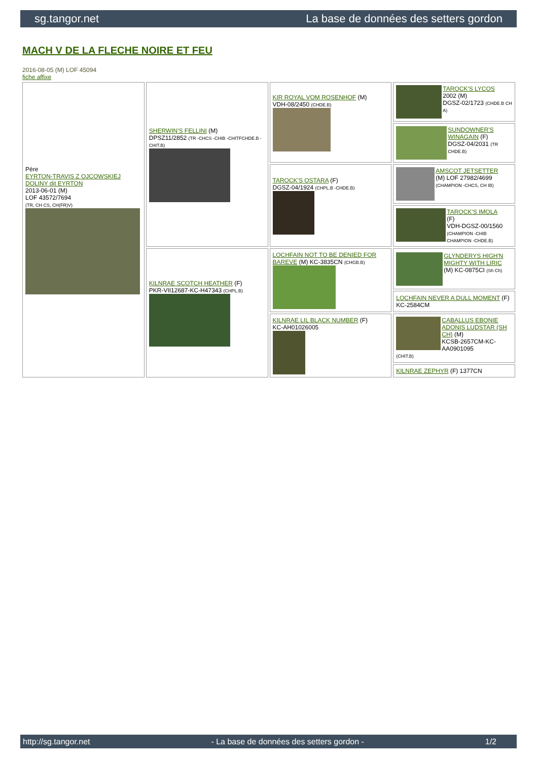sg.tangor.net La base de données des setters gordon
MACH V DE LA FLECHE NOIRE ET FEU
2016-08-05 (M) LOF 45094
fiche affixe
| Père EYRTON-TRAVIS Z OJCOWSKIEJ DOLINY dit EYRTON 2013-06-01 (M) LOF 43572/7694 (TR, CH CS, CH(FR)V) | SHERWIN'S FELLINI (M) DPSZ11/2852 (TR -CHCS -CHIB -CHITFCHDE.B -CHIT.B) | KIR ROYAL VOM ROSENHOF (M) VDH-08/2450 (CHDE.B) | TAROCK'S LYCOS 2002 (M) DGSZ-02/1723 (CHDE.B CH A) |
| | | | SUNDOWNER'S WINAGAIN (F) DGSZ-04/2031 (TR CHDE.B) |
| | | TAROCK'S OSTARA (F) DGSZ-04/1924 (CHPL.B -CHDE.B) | AMSCOT JETSETTER (M) LOF 27982/4699 (CHAMPION -CHCS, CH IB) |
| | | | TAROCK'S IMOLA (F) VDH-DGSZ-00/1560 (CHAMPION -CHIB CHAMPION -CHDE.B) |
| | KILNRAE SCOTCH HEATHER (F) PKR-VII12687-KC-H47343 (CHPL.B) | LOCHFAIN NOT TO BE DENIED FOR BAREVE (M) KC-3835CN (CHGB.B) | GLYNDERYS HIGH'N MIGHTY WITH LIRIC (M) KC-0875CI (Sh Ch) |
| | | | LOCHFAIN NEVER A DULL MOMENT (F) KC-2584CM |
| | | KILNRAE LIL BLACK NUMBER (F) KC-AH01026005 | CABALLUS EBONIE ADONIS LUDSTAR (SH CH) (M) KCSB-2657CM-KC-AA0901095 (CHIT.B) |
| | | | KILNRAE ZEPHYR (F) 1377CN |
http://sg.tangor.net - La base de données des setters gordon - 1/2